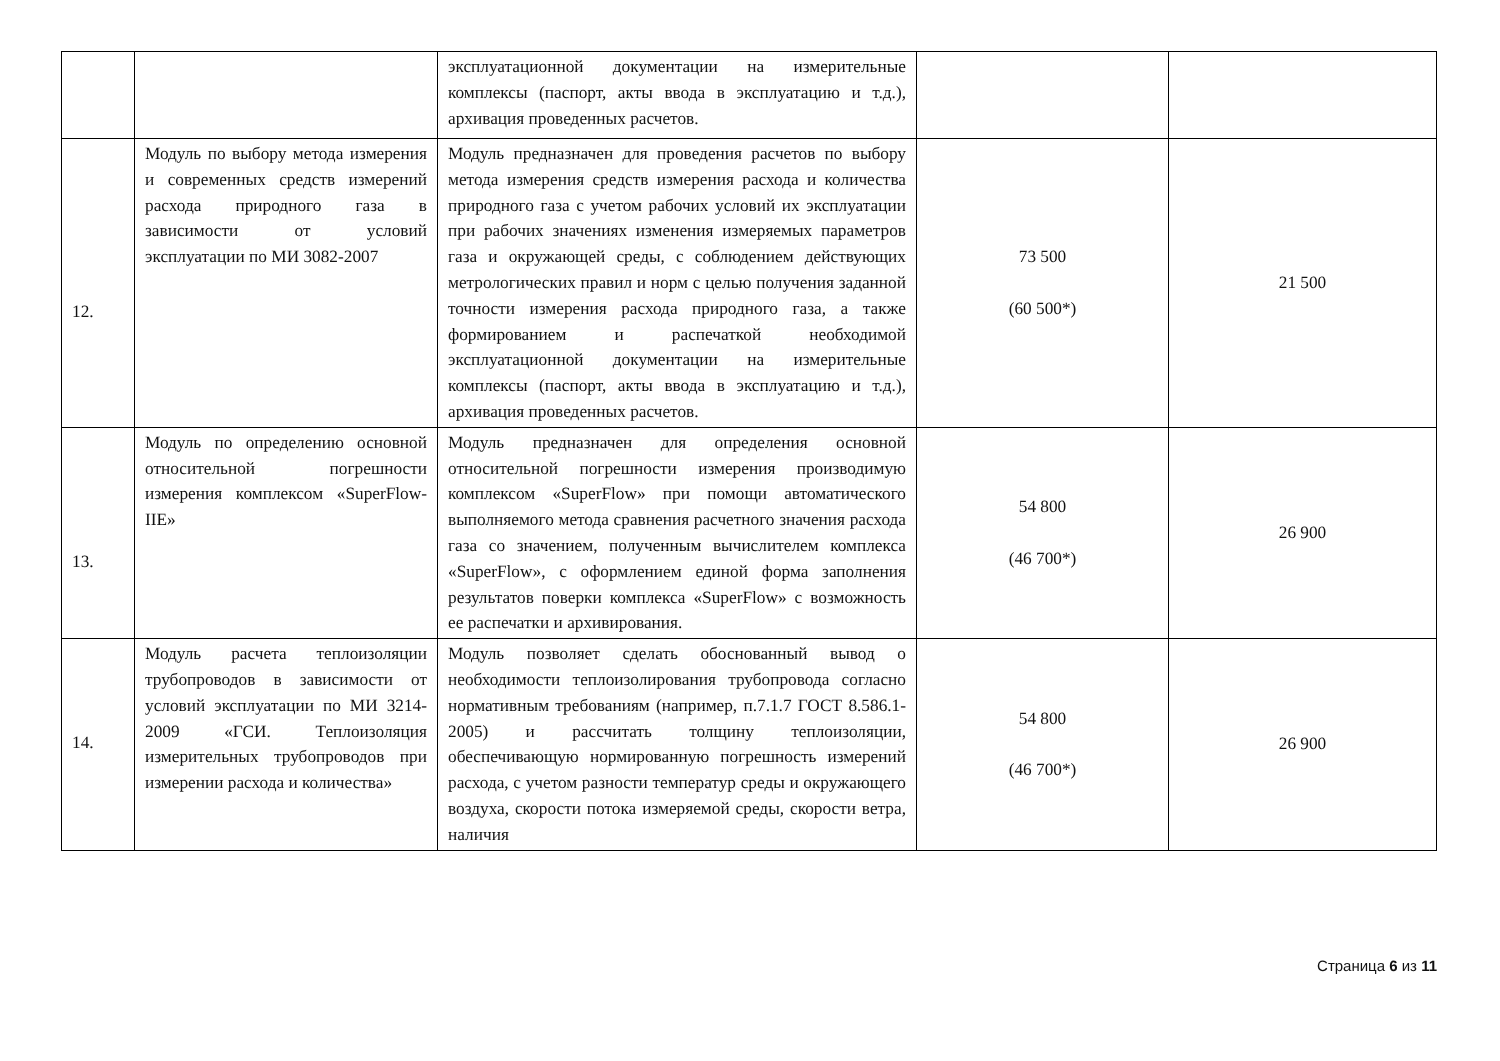| | | эксплуатационной документации на измерительные комплексы (паспорт, акты ввода в эксплуатацию и т.д.), архивация проведенных расчетов. | | |
| 12. | Модуль по выбору метода измерения и современных средств измерений расхода природного газа в зависимости от условий эксплуатации по МИ 3082-2007 | Модуль предназначен для проведения расчетов по выбору метода измерения средств измерения расхода и количества природного газа с учетом рабочих условий их эксплуатации при рабочих значениях изменения измеряемых параметров газа и окружающей среды, с соблюдением действующих метрологических правил и норм с целью получения заданной точности измерения расхода природного газа, а также формированием и распечаткой необходимой эксплуатационной документации на измерительные комплексы (паспорт, акты ввода в эксплуатацию и т.д.), архивация проведенных расчетов. | 73 500 (60 500*) | 21 500 |
| 13. | Модуль по определению основной относительной погрешности измерения комплексом «SuperFlow-IIE» | Модуль предназначен для определения основной относительной погрешности измерения производимую комплексом «SuperFlow» при помощи автоматического выполняемого метода сравнения расчетного значения расхода газа со значением, полученным вычислителем комплекса «SuperFlow», с оформлением единой форма заполнения результатов поверки комплекса «SuperFlow» с возможность ее распечатки и архивирования. | 54 800 (46 700*) | 26 900 |
| 14. | Модуль расчета теплоизоляции трубопроводов в зависимости от условий эксплуатации по МИ 3214-2009 «ГСИ. Теплоизоляция измерительных трубопроводов при измерении расхода и количества» | Модуль позволяет сделать обоснованный вывод о необходимости теплоизолирования трубопровода согласно нормативным требованиям (например, п.7.1.7 ГОСТ 8.586.1-2005) и рассчитать толщину теплоизоляции, обеспечивающую нормированную погрешность измерений расхода, с учетом разности температур среды и окружающего воздуха, скорости потока измеряемой среды, скорости ветра, наличия | 54 800 (46 700*) | 26 900 |
Страница 6 из 11